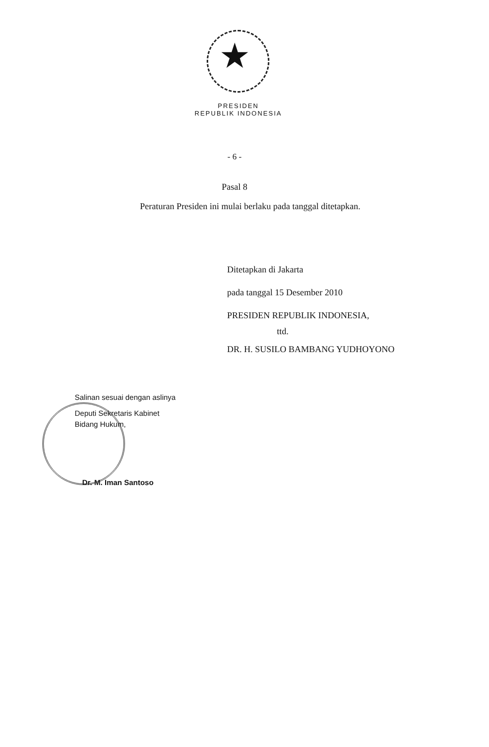★
PRESIDEN
REPUBLIK INDONESIA
- 6 -
Pasal 8
Peraturan Presiden ini mulai berlaku pada tanggal ditetapkan.
Ditetapkan di Jakarta
pada tanggal 15 Desember 2010
PRESIDEN REPUBLIK INDONESIA,
ttd.
DR. H. SUSILO BAMBANG YUDHOYONO
Salinan sesuai dengan aslinya
Deputi Sekretaris Kabinet
Bidang Hukum,
Dr. M. Iman Santoso